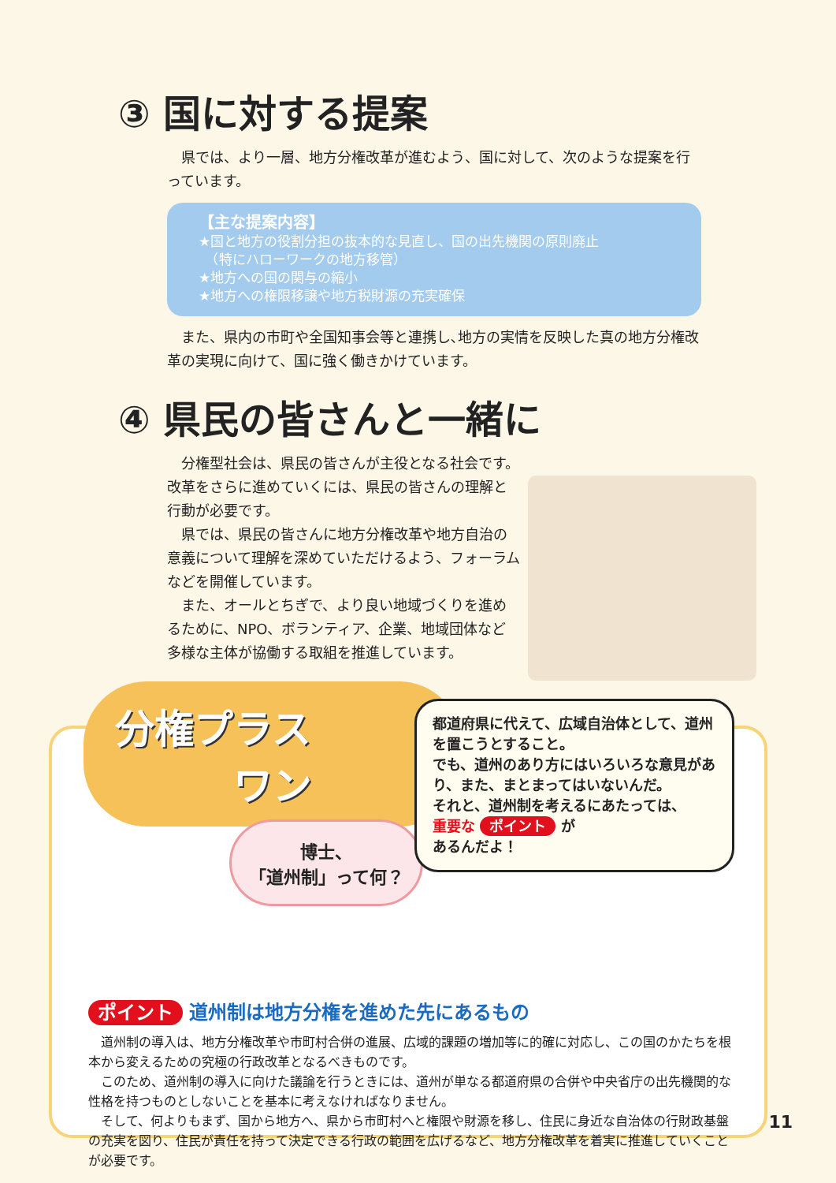③ 国に対する提案
　県では、より一層、地方分権改革が進むよう、国に対して、次のような提案を行っています。
【主な提案内容】
★国と地方の役割分担の抜本的な見直し、国の出先機関の原則廃止
　（特にハローワークの地方移管）
★地方への国の関与の縮小
★地方への権限移譲や地方税財源の充実確保
　また、県内の市町や全国知事会等と連携し､地方の実情を反映した真の地方分権改革の実現に向けて、国に強く働きかけています。
④ 県民の皆さんと一緒に
　分権型社会は、県民の皆さんが主役となる社会です。改革をさらに進めていくには、県民の皆さんの理解と行動が必要です。
　県では、県民の皆さんに地方分権改革や地方自治の意義について理解を深めていただけるよう、フォーラムなどを開催しています。
　また、オールとちぎで、より良い地域づくりを進めるために、NPO、ボランティア、企業、地域団体など多様な主体が協働する取組を推進しています。
分権プラス
　　　ワン
博士、
「道州制」って何？
都道府県に代えて、広域自治体として、道州を置こうとすること。
でも、道州のあり方にはいろいろな意見があり、また、まとまってはいないんだ。
それと、道州制を考えるにあたっては、
重要な ポイント が
あるんだよ！
ポイント 道州制は地方分権を進めた先にあるもの
　道州制の導入は、地方分権改革や市町村合併の進展、広域的課題の増加等に的確に対応し、この国のかたちを根本から変えるための究極の行政改革となるべきものです。
　このため、道州制の導入に向けた議論を行うときには、道州が単なる都道府県の合併や中央省庁の出先機関的な性格を持つものとしないことを基本に考えなければなりません。
　そして、何よりもまず、国から地方へ、県から市町村へと権限や財源を移し、住民に身近な自治体の行財政基盤の充実を図り、住民が責任を持って決定できる行政の範囲を広げるなど、地方分権改革を着実に推進していくことが必要です。
11